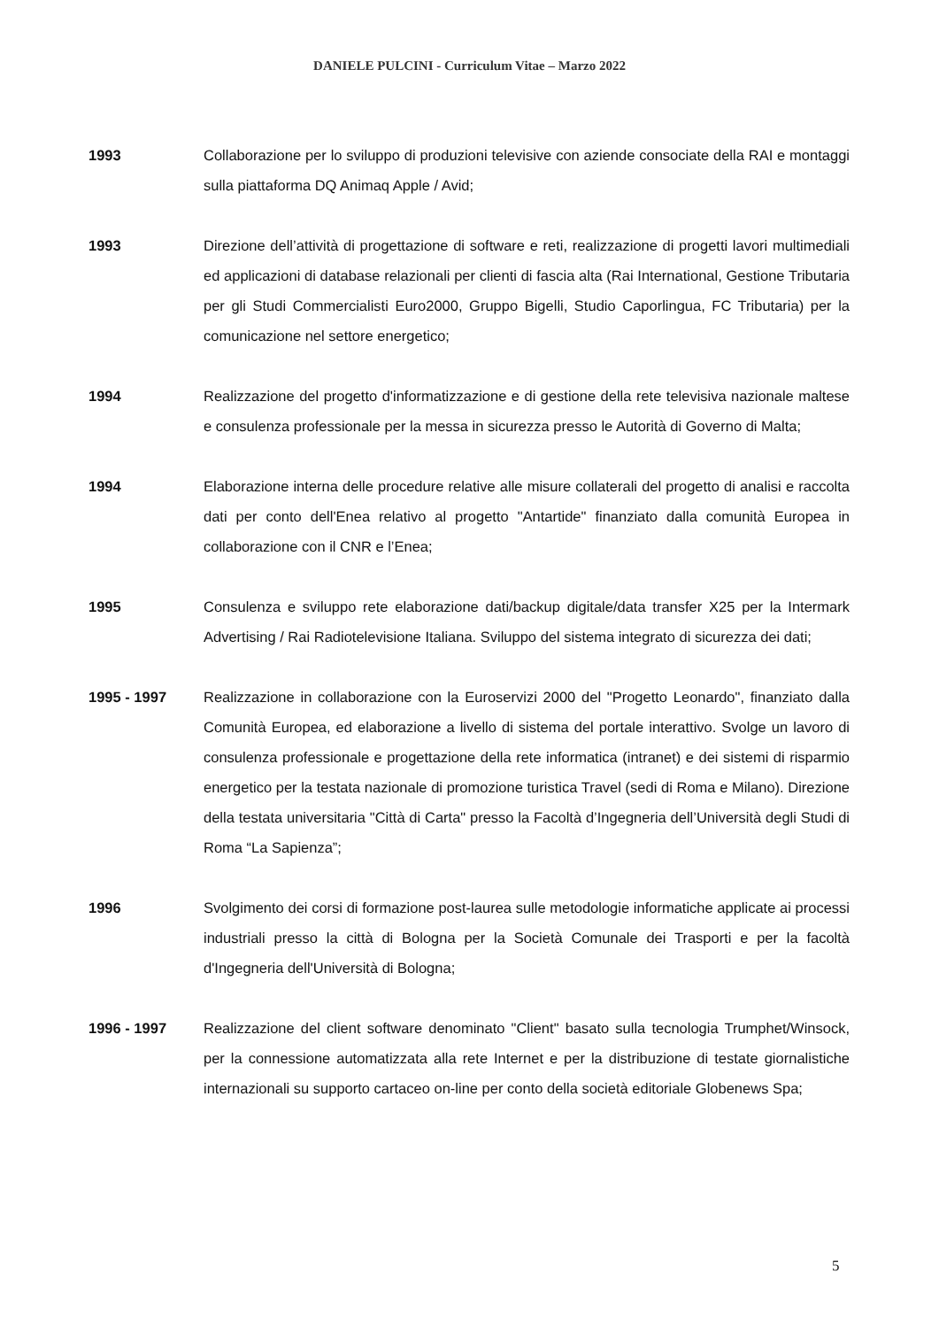DANIELE PULCINI - Curriculum Vitae – Marzo 2022
1993 Collaborazione per lo sviluppo di produzioni televisive con aziende consociate della RAI e montaggi sulla piattaforma DQ Animaq Apple / Avid;
1993 Direzione dell’attività di progettazione di software e reti, realizzazione di progetti lavori multimediali ed applicazioni di database relazionali per clienti di fascia alta (Rai International, Gestione Tributaria per gli Studi Commercialisti Euro2000, Gruppo Bigelli, Studio Caporlingua, FC Tributaria) per la comunicazione nel settore energetico;
1994 Realizzazione del progetto d'informatizzazione e di gestione della rete televisiva nazionale maltese e consulenza professionale per la messa in sicurezza presso le Autorità di Governo di Malta;
1994 Elaborazione interna delle procedure relative alle misure collaterali del progetto di analisi e raccolta dati per conto dell'Enea relativo al progetto "Antartide" finanziato dalla comunità Europea in collaborazione con il CNR e l’Enea;
1995 Consulenza e sviluppo rete elaborazione dati/backup digitale/data transfer X25 per la Intermark Advertising / Rai Radiotelevisione Italiana. Sviluppo del sistema integrato di sicurezza dei dati;
1995 - 1997 Realizzazione in collaborazione con la Euroservizi 2000 del "Progetto Leonardo", finanziato dalla Comunità Europea, ed elaborazione a livello di sistema del portale interattivo. Svolge un lavoro di consulenza professionale e progettazione della rete informatica (intranet) e dei sistemi di risparmio energetico per la testata nazionale di promozione turistica Travel (sedi di Roma e Milano). Direzione della testata universitaria "Città di Carta" presso la Facoltà d’Ingegneria dell’Università degli Studi di Roma “La Sapienza”;
1996 Svolgimento dei corsi di formazione post-laurea sulle metodologie informatiche applicate ai processi industriali presso la città di Bologna per la Società Comunale dei Trasporti e per la facoltà d'Ingegneria dell'Università di Bologna;
1996 - 1997 Realizzazione del client software denominato "Client" basato sulla tecnologia Trumphet/Winsock, per la connessione automatizzata alla rete Internet e per la distribuzione di testate giornalistiche internazionali su supporto cartaceo on-line per conto della società editoriale Globenews Spa;
5